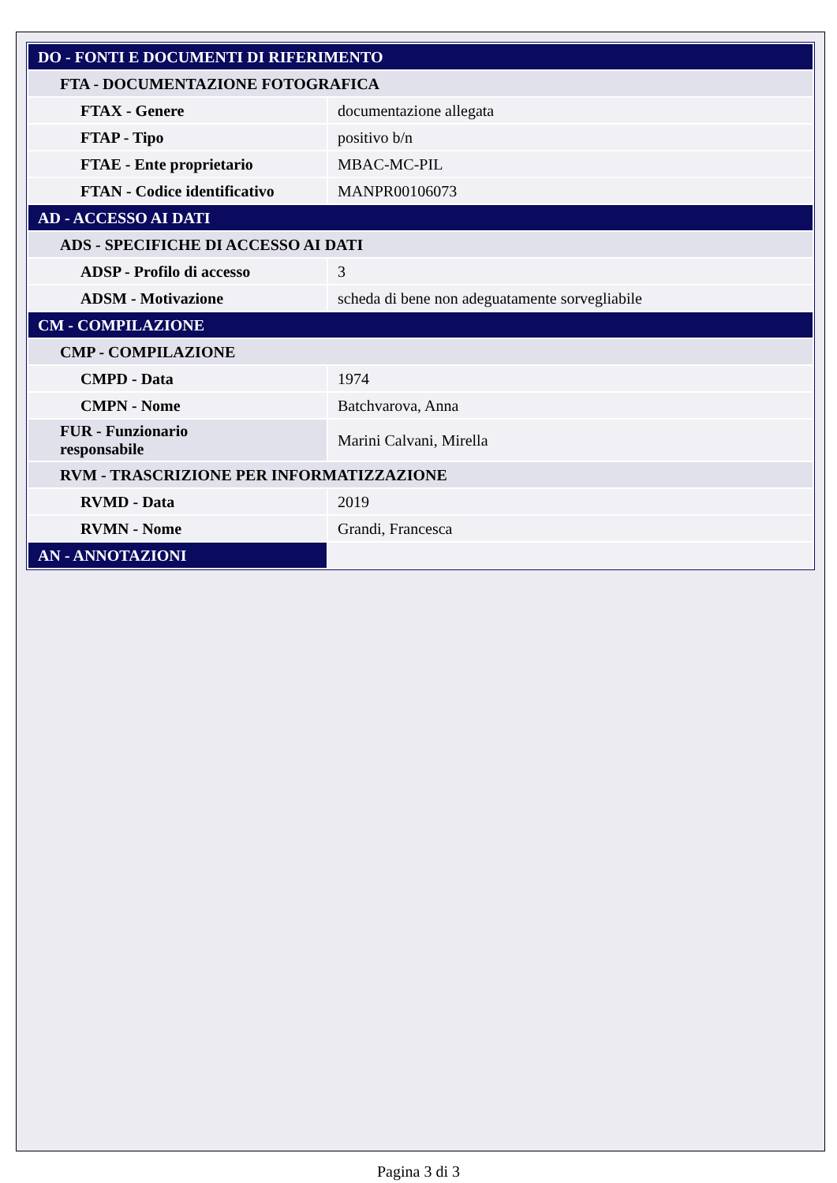| DO - FONTI E DOCUMENTI DI RIFERIMENTO | |
| FTA - DOCUMENTAZIONE FOTOGRAFICA | |
| FTAX - Genere | documentazione allegata |
| FTAP - Tipo | positivo b/n |
| FTAE - Ente proprietario | MBAC-MC-PIL |
| FTAN - Codice identificativo | MANPR00106073 |
| AD - ACCESSO AI DATI | |
| ADS - SPECIFICHE DI ACCESSO AI DATI | |
| ADSP - Profilo di accesso | 3 |
| ADSM - Motivazione | scheda di bene non adeguatamente sorvegliabile |
| CM - COMPILAZIONE | |
| CMP - COMPILAZIONE | |
| CMPD - Data | 1974 |
| CMPN - Nome | Batchvarova, Anna |
| FUR - Funzionario responsabile | Marini Calvani, Mirella |
| RVM - TRASCRIZIONE PER INFORMATIZZAZIONE | |
| RVMD - Data | 2019 |
| RVMN - Nome | Grandi, Francesca |
| AN - ANNOTAZIONI | |
Pagina 3 di 3